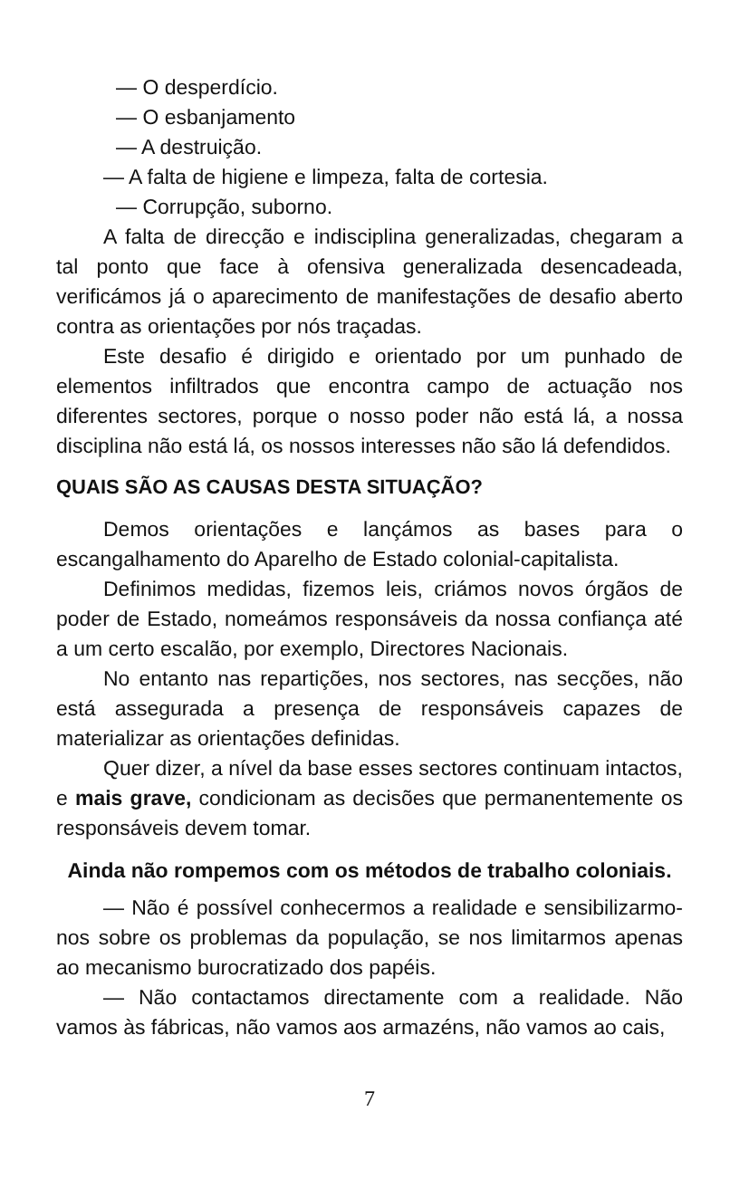— O desperdício.
— O esbanjamento
— A destruição.
— A falta de higiene e limpeza, falta de cortesia.
— Corrupção, suborno.
A falta de direcção e indisciplina generalizadas, chegaram a tal ponto que face à ofensiva generalizada desencadeada, verificámos já o aparecimento de manifestações de desafio aberto contra as orientações por nós traçadas.
Este desafio é dirigido e orientado por um punhado de elementos infiltrados que encontra campo de actuação nos diferentes sectores, porque o nosso poder não está lá, a nossa disciplina não está lá, os nossos interesses não são lá defendidos.
QUAIS SÃO AS CAUSAS DESTA SITUAÇÃO?
Demos orientações e lançámos as bases para o escangalhamento do Aparelho de Estado colonial-capitalista.
Definimos medidas, fizemos leis, criámos novos órgãos de poder de Estado, nomeámos responsáveis da nossa confiança até a um certo escalão, por exemplo, Directores Nacionais.
No entanto nas repartições, nos sectores, nas secções, não está assegurada a presença de responsáveis capazes de materializar as orientações definidas.
Quer dizer, a nível da base esses sectores continuam intactos, e mais grave, condicionam as decisões que permanentemente os responsáveis devem tomar.
Ainda não rompemos com os métodos de trabalho coloniais.
— Não é possível conhecermos a realidade e sensibilizarmo-nos sobre os problemas da população, se nos limitarmos apenas ao mecanismo burocratizado dos papéis.
— Não contactamos directamente com a realidade. Não vamos às fábricas, não vamos aos armazéns, não vamos ao cais,
7